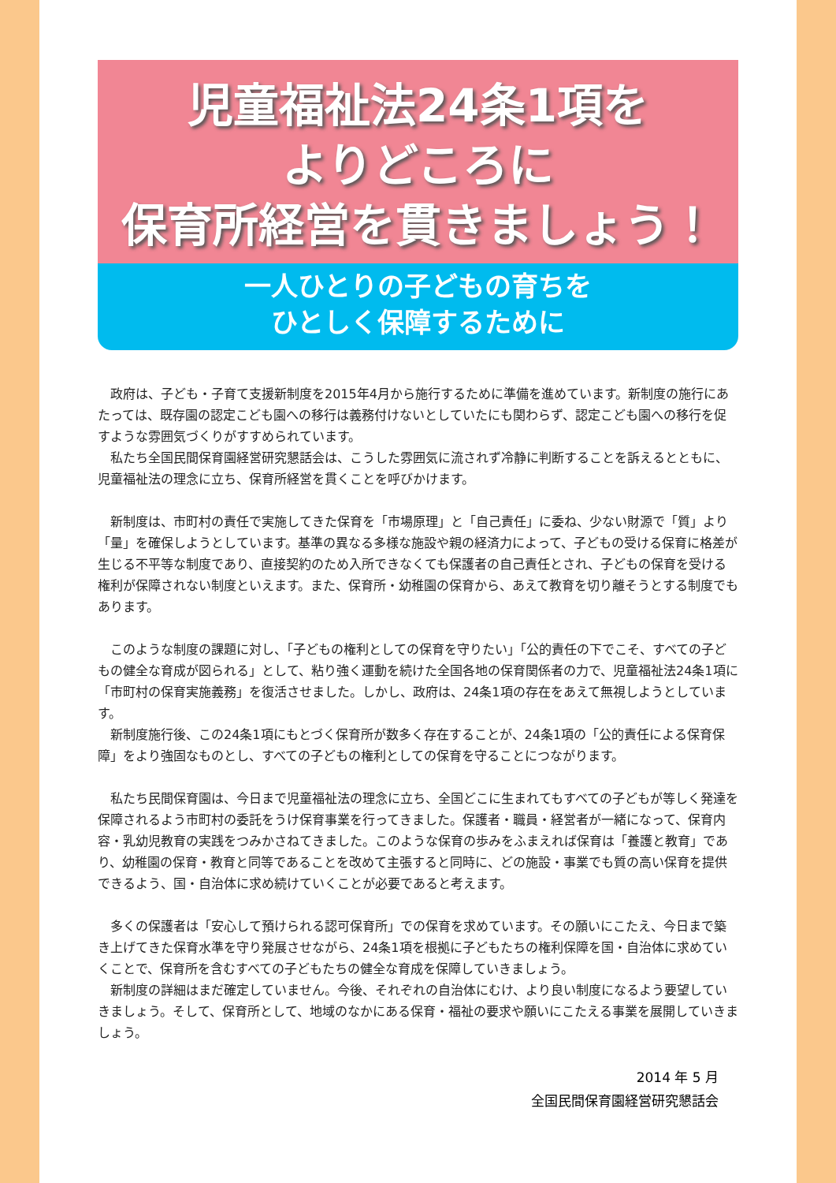児童福祉法24条1項を
よりどころに
保育所経営を貫きましょう！
一人ひとりの子どもの育ちを
ひとしく保障するために
政府は、子ども・子育て支援新制度を2015年4月から施行するために準備を進めています。新制度の施行にあたっては、既存園の認定こども園への移行は義務付けないとしていたにも関わらず、認定こども園への移行を促すような雰囲気づくりがすすめられています。
私たち全国民間保育園経営研究懇話会は、こうした雰囲気に流されず冷静に判断することを訴えるとともに、児童福祉法の理念に立ち、保育所経営を貫くことを呼びかけます。
新制度は、市町村の責任で実施してきた保育を「市場原理」と「自己責任」に委ね、少ない財源で「質」より「量」を確保しようとしています。基準の異なる多様な施設や親の経済力によって、子どもの受ける保育に格差が生じる不平等な制度であり、直接契約のため入所できなくても保護者の自己責任とされ、子どもの保育を受ける権利が保障されない制度といえます。また、保育所・幼稚園の保育から、あえて教育を切り離そうとする制度でもあります。
このような制度の課題に対し、「子どもの権利としての保育を守りたい」「公的責任の下でこそ、すべての子どもの健全な育成が図られる」として、粘り強く運動を続けた全国各地の保育関係者の力で、児童福祉法24条1項に「市町村の保育実施義務」を復活させました。しかし、政府は、24条1項の存在をあえて無視しようとしています。
新制度施行後、この24条1項にもとづく保育所が数多く存在することが、24条1項の「公的責任による保育保障」をより強固なものとし、すべての子どもの権利としての保育を守ることにつながります。
私たち民間保育園は、今日まで児童福祉法の理念に立ち、全国どこに生まれてもすべての子どもが等しく発達を保障されるよう市町村の委託をうけ保育事業を行ってきました。保護者・職員・経営者が一緒になって、保育内容・乳幼児教育の実践をつみかさねてきました。このような保育の歩みをふまえれば保育は「養護と教育」であり、幼稚園の保育・教育と同等であることを改めて主張すると同時に、どの施設・事業でも質の高い保育を提供できるよう、国・自治体に求め続けていくことが必要であると考えます。
多くの保護者は「安心して預けられる認可保育所」での保育を求めています。その願いにこたえ、今日まで築き上げてきた保育水準を守り発展させながら、24条1項を根拠に子どもたちの権利保障を国・自治体に求めていくことで、保育所を含むすべての子どもたちの健全な育成を保障していきましょう。
新制度の詳細はまだ確定していません。今後、それぞれの自治体にむけ、より良い制度になるよう要望していきましょう。そして、保育所として、地域のなかにある保育・福祉の要求や願いにこたえる事業を展開していきましょう。
2014 年 5 月
全国民間保育園経営研究懇話会